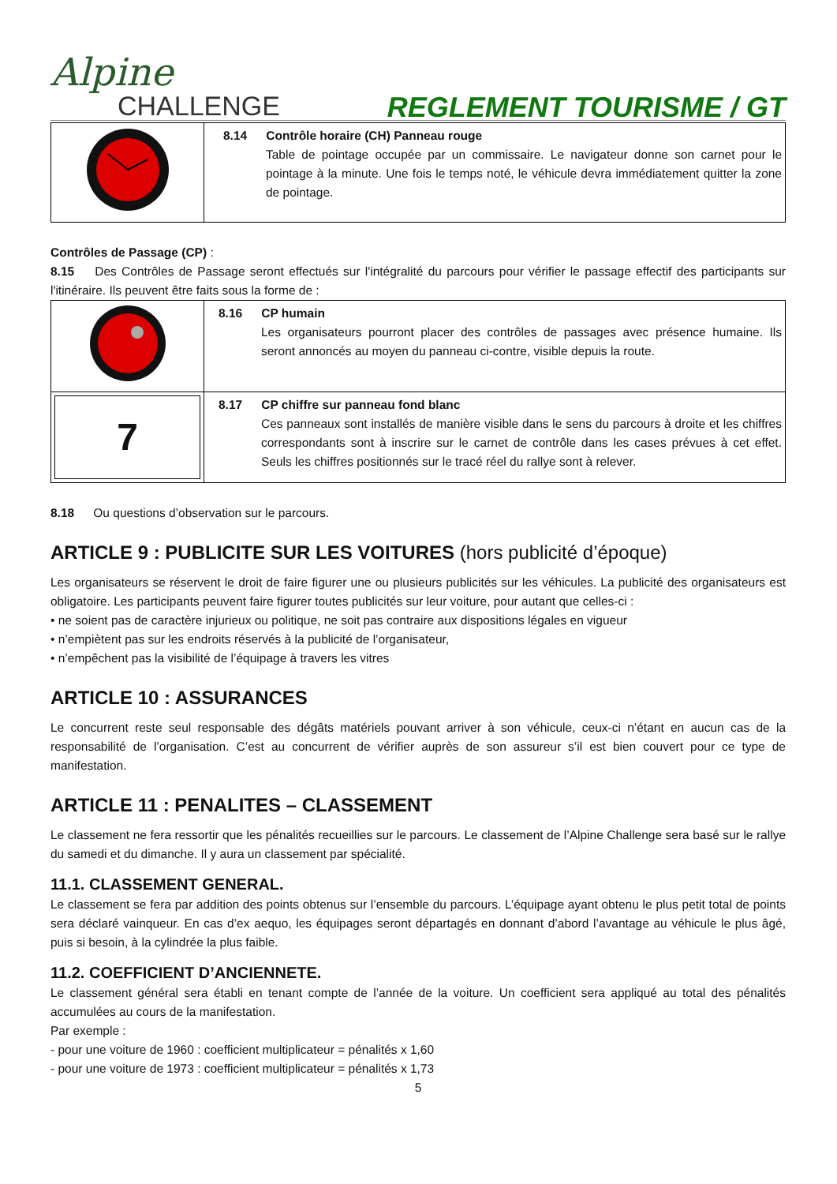Alpine
CHALLENGE
REGLEMENT TOURISME / GT
| | 8.14 Contrôle horaire (CH) Panneau rouge Table de pointage occupée par un commissaire. Le navigateur donne son carnet pour le pointage à la minute. Une fois le temps noté, le véhicule devra immédiatement quitter la zone de pointage. |
Contrôles de Passage (CP) :
8.15 Des Contrôles de Passage seront effectués sur l'intégralité du parcours pour vérifier le passage effectif des participants sur l'itinéraire. Ils peuvent être faits sous la forme de :
| | 8.16 CP humain Les organisateurs pourront placer des contrôles de passages avec présence humaine. Ils seront annoncés au moyen du panneau ci-contre, visible depuis la route. |
| 7 | 8.17 CP chiffre sur panneau fond blanc Ces panneaux sont installés de manière visible dans le sens du parcours à droite et les chiffres correspondants sont à inscrire sur le carnet de contrôle dans les cases prévues à cet effet. Seuls les chiffres positionnés sur le tracé réel du rallye sont à relever. |
8.18 Ou questions d’observation sur le parcours.
ARTICLE 9 : PUBLICITE SUR LES VOITURES (hors publicité d’époque)
Les organisateurs se réservent le droit de faire figurer une ou plusieurs publicités sur les véhicules. La publicité des organisateurs est obligatoire. Les participants peuvent faire figurer toutes publicités sur leur voiture, pour autant que celles-ci :
• ne soient pas de caractère injurieux ou politique, ne soit pas contraire aux dispositions légales en vigueur
• n’empiètent pas sur les endroits réservés à la publicité de l’organisateur,
• n’empêchent pas la visibilité de l’équipage à travers les vitres
ARTICLE 10 : ASSURANCES
Le concurrent reste seul responsable des dégâts matériels pouvant arriver à son véhicule, ceux-ci n’étant en aucun cas de la responsabilité de l’organisation. C’est au concurrent de vérifier auprès de son assureur s’il est bien couvert pour ce type de manifestation.
ARTICLE 11 : PENALITES – CLASSEMENT
Le classement ne fera ressortir que les pénalités recueillies sur le parcours. Le classement de l’Alpine Challenge sera basé sur le rallye du samedi et du dimanche. Il y aura un classement par spécialité.
11.1. CLASSEMENT GENERAL.
Le classement se fera par addition des points obtenus sur l’ensemble du parcours. L’équipage ayant obtenu le plus petit total de points sera déclaré vainqueur. En cas d’ex aequo, les équipages seront départagés en donnant d’abord l’avantage au véhicule le plus âgé, puis si besoin, à la cylindrée la plus faible.
11.2. COEFFICIENT D’ANCIENNETE.
Le classement général sera établi en tenant compte de l’année de la voiture. Un coefficient sera appliqué au total des pénalités accumulées au cours de la manifestation.
Par exemple :
- pour une voiture de 1960 : coefficient multiplicateur = pénalités x 1,60
- pour une voiture de 1973 : coefficient multiplicateur = pénalités x 1,73
5